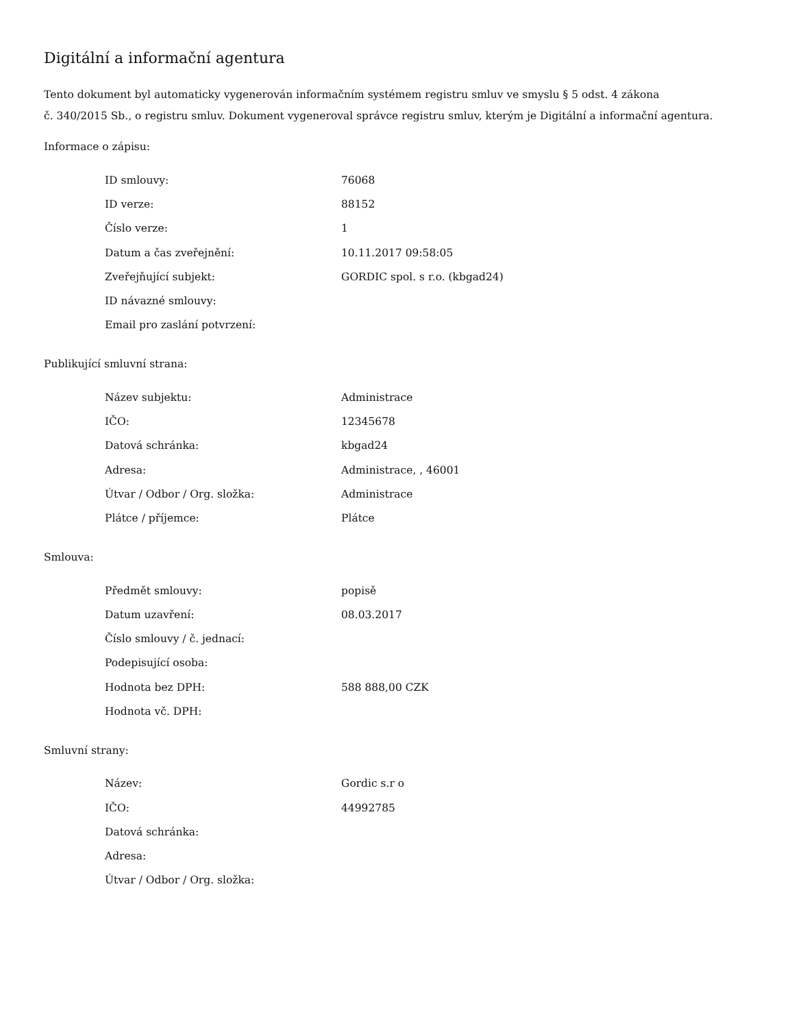Digitální a informační agentura
Tento dokument byl automaticky vygenerován informačním systémem registru smluv ve smyslu § 5 odst. 4 zákona
č. 340/2015 Sb., o registru smluv. Dokument vygeneroval správce registru smluv, kterým je Digitální a informační agentura.
Informace o zápisu:
| ID smlouvy: | 76068 |
| ID verze: | 88152 |
| Číslo verze: | 1 |
| Datum a čas zveřejnění: | 10.11.2017 09:58:05 |
| Zveřejňující subjekt: | GORDIC spol. s r.o. (kbgad24) |
| ID návazné smlouvy: | |
| Email pro zaslání potvrzení: | |
Publikující smluvní strana:
| Název subjektu: | Administrace |
| IČO: | 12345678 |
| Datová schránka: | kbgad24 |
| Adresa: | Administrace, , 46001 |
| Útvar / Odbor / Org. složka: | Administrace |
| Plátce / příjemce: | Plátce |
Smlouva:
| Předmět smlouvy: | popisě |
| Datum uzavření: | 08.03.2017 |
| Číslo smlouvy / č. jednací: | |
| Podepisující osoba: | |
| Hodnota bez DPH: | 588 888,00 CZK |
| Hodnota vč. DPH: | |
Smluvní strany:
| Název: | Gordic s.r o |
| IČO: | 44992785 |
| Datová schránka: | |
| Adresa: | |
| Útvar / Odbor / Org. složka: | |